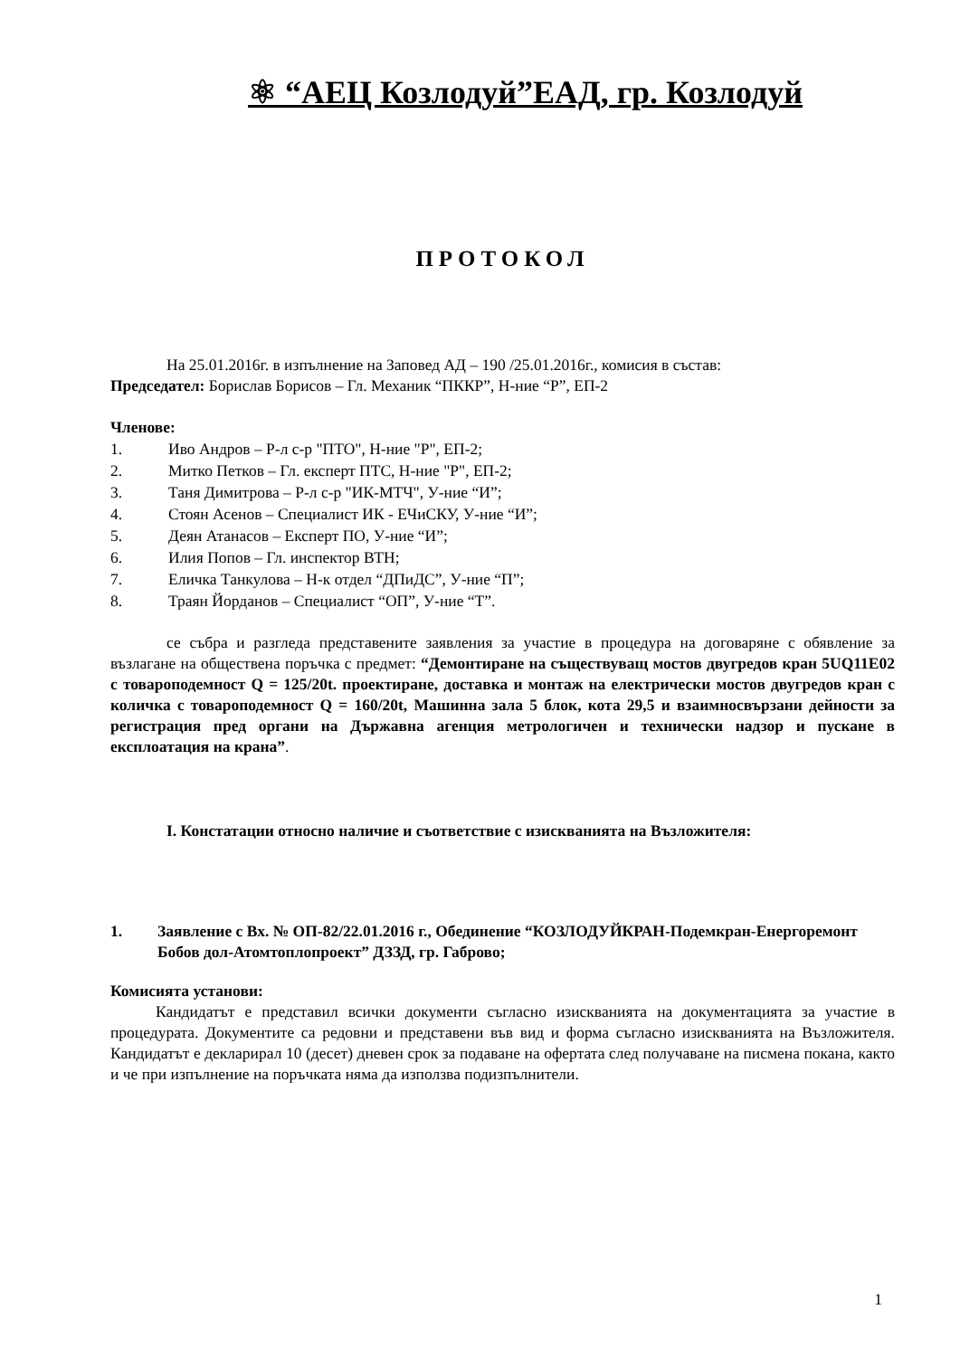⚛ “АЕЦ Козлодуй”ЕАД, гр. Козлодуй
ПРОТОКОЛ
На 25.01.2016г. в изпълнение на Заповед АД – 190 /25.01.2016г., комисия в състав:
Председател: Борислав Борисов – Гл. Механик “ПККР”, Н-ние “Р”, ЕП-2
Членове:
1. Иво Андров – Р-л с-р "ПТО", Н-ние "Р", ЕП-2;
2. Митко Петков – Гл. експерт ПТС, Н-ние "Р", ЕП-2;
3. Таня Димитрова – Р-л с-р "ИК-МТЧ", У-ние “И”;
4. Стоян Асенов – Специалист ИК - ЕЧиСКУ, У-ние “И”;
5. Деян Атанасов – Експерт ПО, У-ние “И”;
6. Илия Попов – Гл. инспектор ВТН;
7. Еличка Танкулова – Н-к отдел “ДПиДС”, У-ние “П”;
8. Траян Йорданов – Специалист “ОП”, У-ние “Т”.
се събра и разгледа представените заявления за участие в процедура на договаряне с обявление за възлагане на обществена поръчка с предмет: “Демонтиране на съществуващ мостов двугредов кран 5UQ11E02 с товароподемност Q = 125/20t. проектиране, доставка и монтаж на електрически мостов двугредов кран с количка с товароподемност Q = 160/20t, Машинна зала 5 блок, кота 29,5 и взаимносвързани дейности за регистрация пред органи на Държавна агенция метрологичен и технически надзор и пускане в експлоатация на крана”.
I. Констатации относно наличие и съответствие с изискванията на Възложителя:
1. Заявление с Вх. № ОП-82/22.01.2016 г., Обединение “КОЗЛОДУЙКРАН-Подемкран-Енергоремонт Бобов дол-Атомтоплопроект” ДЗЗД, гр. Габрово;
Комисията установи:
Кандидатът е представил всички документи съгласно изискванията на документацията за участие в процедурата. Документите са редовни и представени във вид и форма съгласно изискванията на Възложителя. Кандидатът е декларирал 10 (десет) дневен срок за подаване на офертата след получаване на писмена покана, както и че при изпълнение на поръчката няма да използва подизпълнители.
1